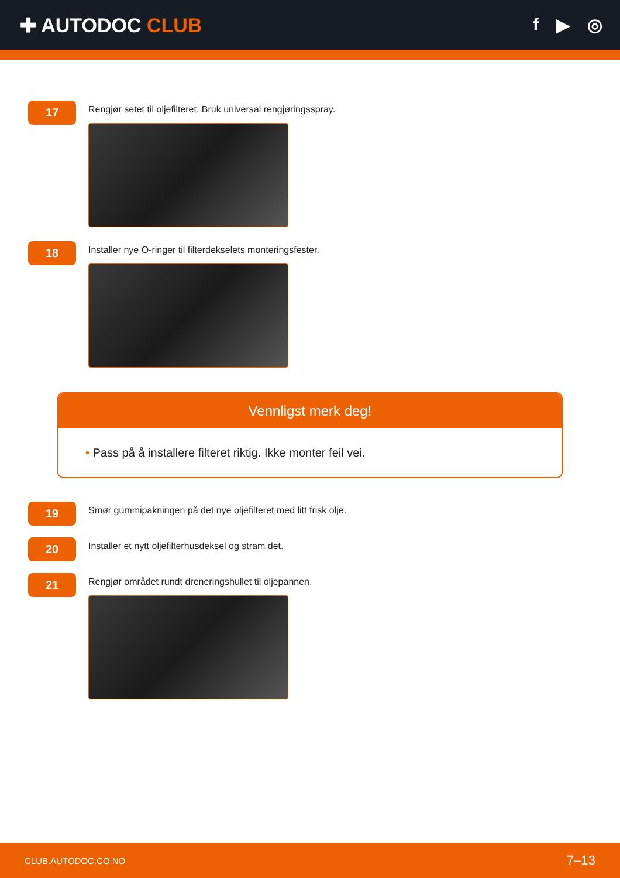✚ AUTODOC CLUB f ▶ ◎
17
Rengjør setet til oljefilteret. Bruk universal rengjøringsspray.
18
Installer nye O-ringer til filterdekselets monteringsfester.
Vennligst merk deg!
• Pass på å installere filteret riktig. Ikke monter feil vei.
19
Smør gummipakningen på det nye oljefilteret med litt frisk olje.
20
Installer et nytt oljefilterhusdeksel og stram det.
21
Rengjør området rundt dreneringshullet til oljepannen.
CLUB.AUTODOC.CO.NO 7–13